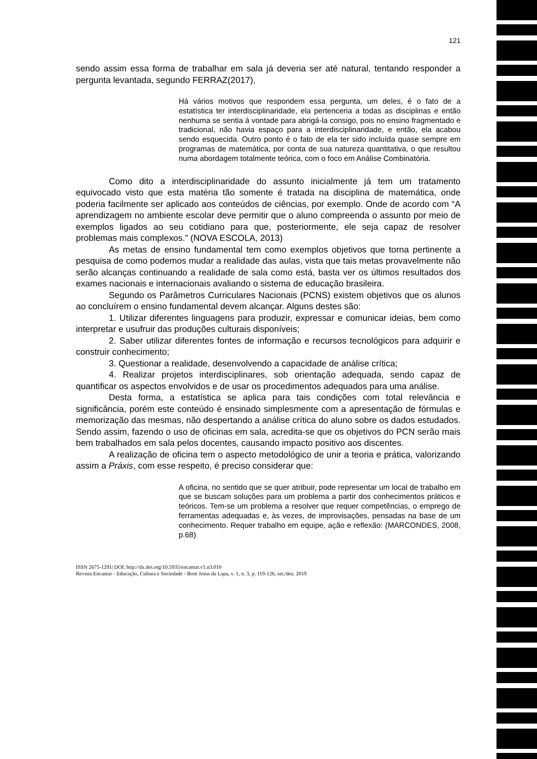121
sendo assim essa forma de trabalhar em sala já deveria ser até natural, tentando responder a pergunta levantada, segundo FERRAZ(2017),
Há vários motivos que respondem essa pergunta, um deles, é o fato de a estatística ter interdisciplinaridade, ela pertenceria a todas as disciplinas e então nenhuma se sentia á vontade para abrigá-la consigo, pois no ensino fragmentado e tradicional, não havia espaço para a interdisciplinaridade, e então, ela acabou sendo esquecida. Outro ponto é o fato de ela ter sido incluída quase sempre em programas de matemática, por conta de sua natureza quantitativa, o que resultou numa abordagem totalmente teórica, com o foco em Análise Combinatória.
Como dito a interdisciplinaridade do assunto inicialmente já tem um tratamento equivocado visto que esta matéria tão somente é tratada na disciplina de matemática, onde poderia facilmente ser aplicado aos conteúdos de ciências, por exemplo. Onde de acordo com “A aprendizagem no ambiente escolar deve permitir que o aluno compreenda o assunto por meio de exemplos ligados ao seu cotidiano para que, posteriormente, ele seja capaz de resolver problemas mais complexos.” (NOVA ESCOLA, 2013)
As metas de ensino fundamental tem como exemplos objetivos que torna pertinente a pesquisa de como podemos mudar a realidade das aulas, vista que tais metas provavelmente não serão alcanças continuando a realidade de sala como está, basta ver os últimos resultados dos exames nacionais e internacionais avaliando o sistema de educação brasileira.
Segundo os Parâmetros Curriculares Nacionais (PCNS) existem objetivos que os alunos ao concluírem o ensino fundamental devem alcançar. Alguns destes são:
1. Utilizar diferentes linguagens para produzir, expressar e comunicar ideias, bem como interpretar e usufruir das produções culturais disponíveis;
2. Saber utilizar diferentes fontes de informação e recursos tecnológicos para adquirir e construir conhecimento;
3. Questionar a realidade, desenvolvendo a capacidade de análise crítica;
4. Realizar projetos interdisciplinares, sob orientação adequada, sendo capaz de quantificar os aspectos envolvidos e de usar os procedimentos adequados para uma análise.
Desta forma, a estatística se aplica para tais condições com total relevância e significância, porém este conteúdo é ensinado simplesmente com a apresentação de fórmulas e memorização das mesmas, não despertando a análise crítica do aluno sobre os dados estudados. Sendo assim, fazendo o uso de oficinas em sala, acredita-se que os objetivos do PCN serão mais bem trabalhados em sala pelos docentes, causando impacto positivo aos discentes.
A realização de oficina tem o aspecto metodológico de unir a teoria e prática, valorizando assim a Práxis, com esse respeito, é preciso considerar que:
A oficina, no sentido que se quer atribuir, pode representar um local de trabalho em que se buscam soluções para um problema a partir dos conhecimentos práticos e teóricos. Tem-se um problema a resolver que requer competências, o emprego de ferramentas adequadas e, às vezes, de improvisações, pensadas na base de um conhecimento. Requer trabalho em equipe, ação e reflexão: (MARCONDES, 2008, p.68)
ISSN 2675-1291| DOI: http://dx.doi.org/10.5935/encantar.v1.n3.010
Revista Encantar - Educação, Cultura e Sociedade - Bom Jesus da Lapa, v. 1, n. 3, p. 119-126, set./dez. 2019